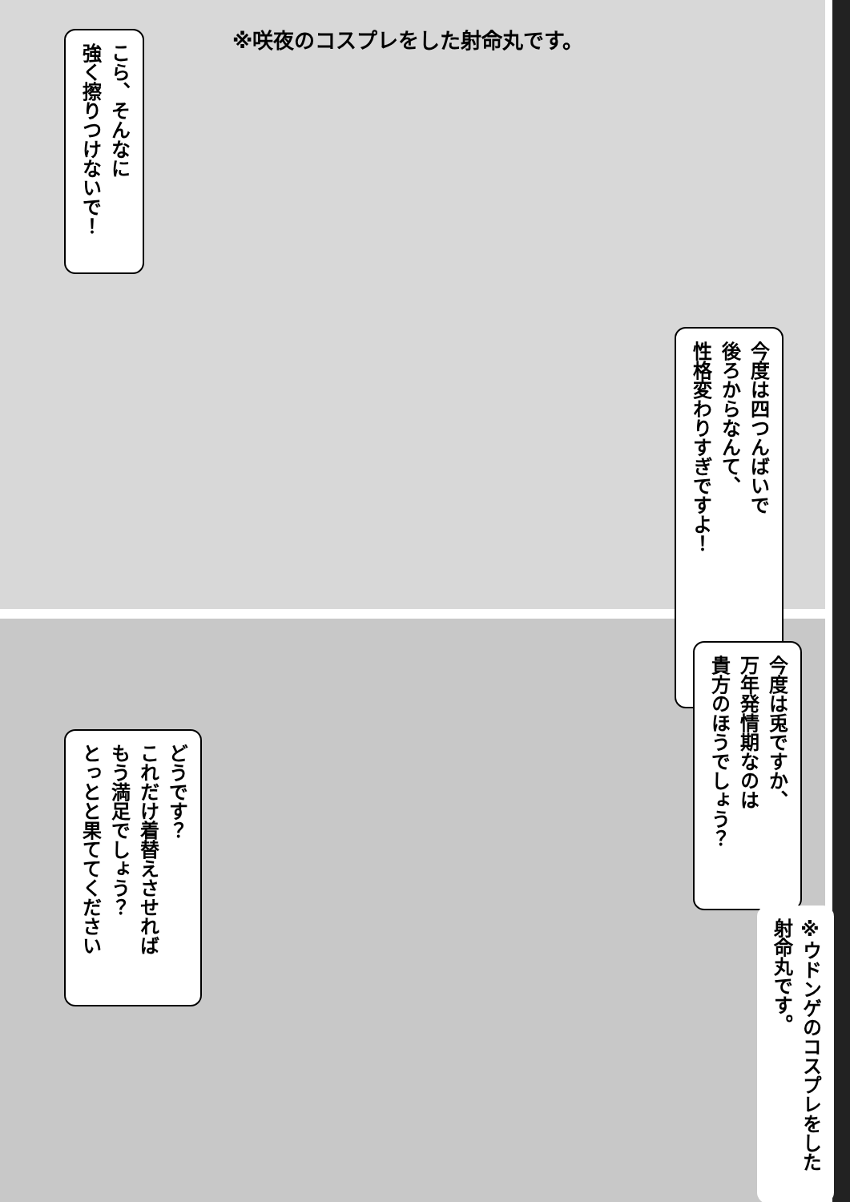※咲夜のコスプレをした射命丸です。
こら、そんなに
強く擦りつけないで！
今度は四つんばいで
後ろからなんて、
性格変わりすぎですよ！
今度は兎ですか、
万年発情期なのは
貴方のほうでしょう？
どうです？
これだけ着替えさせれば
もう満足でしょう？
とっとと果ててください
※ウドンゲのコスプレをした
射命丸です。